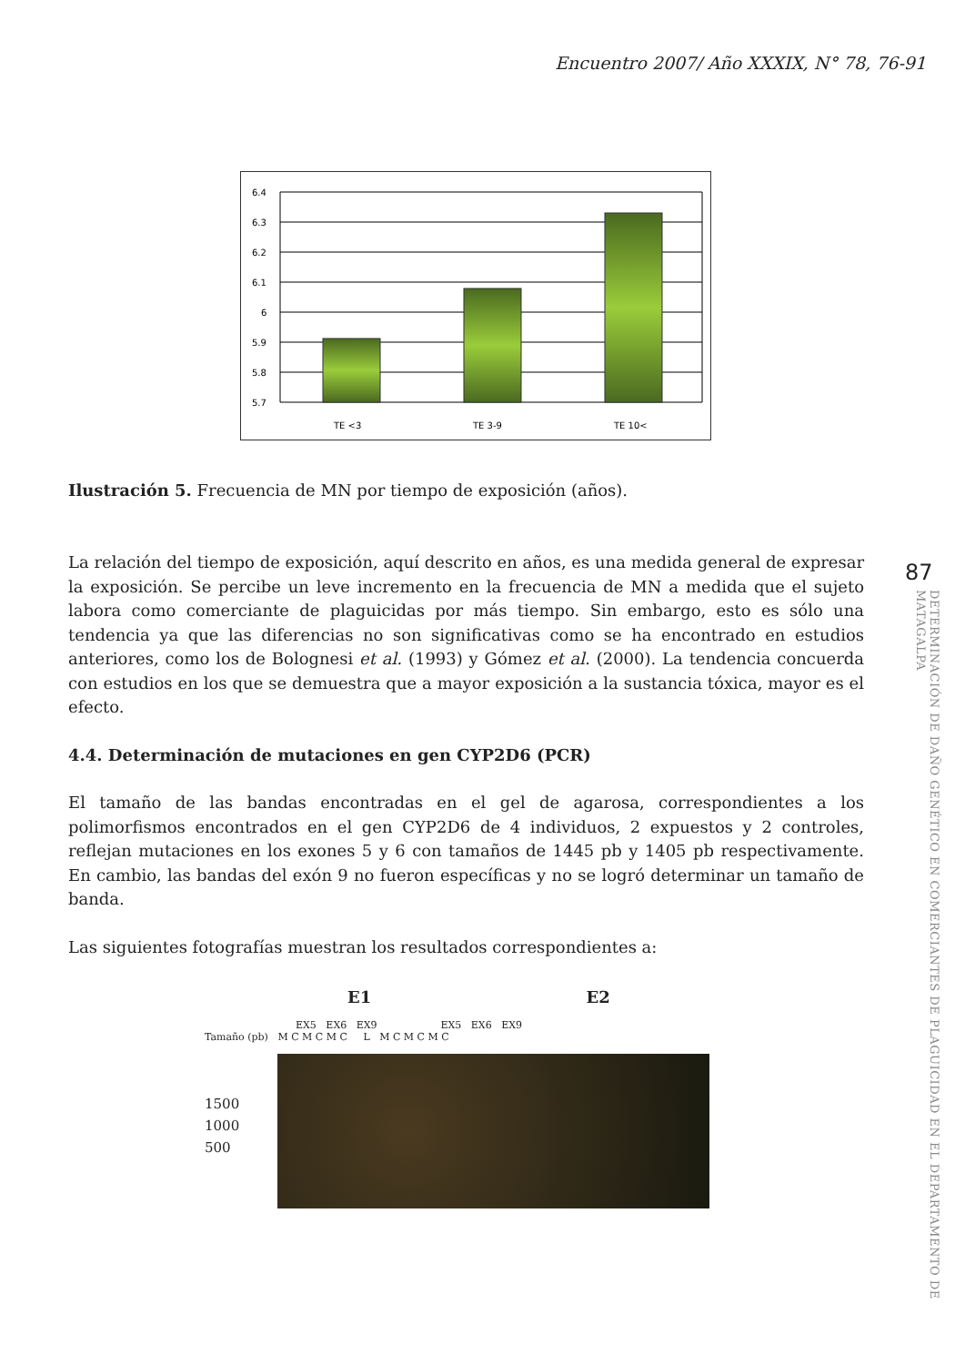Encuentro 2007/ Año XXXIX, N° 78, 76-91
6.4
6.3
6.2
6.1
6
5.9
5.8
5.7
TE <3
TE 3-9
TE 10<
Ilustración 5. Frecuencia de MN por tiempo de exposición (años).
La relación del tiempo de exposición, aquí descrito en años, es una medida general de expresar la exposición. Se percibe un leve incremento en la frecuencia de MN a medida que el sujeto labora como comerciante de plaguicidas por más tiempo. Sin embargo, esto es sólo una tendencia ya que las diferencias no son significativas como se ha encontrado en estudios anteriores, como los de Bolognesi et al. (1993) y Gómez et al. (2000). La tendencia concuerda con estudios en los que se demuestra que a mayor exposición a la sustancia tóxica, mayor es el efecto.
4.4. Determinación de mutaciones en gen CYP2D6 (PCR)
El tamaño de las bandas encontradas en el gel de agarosa, correspondientes a los polimorfismos encontrados en el gen CYP2D6 de 4 individuos, 2 expuestos y 2 controles, reflejan mutaciones en los exones 5 y 6 con tamaños de 1445 pb y 1405 pb respectivamente. En cambio, las bandas del exón 9 no fueron específicas y no se logró determinar un tamaño de banda.
Las siguientes fotografías muestran los resultados correspondientes a:
87
DETERMINACIÓN DE DAÑO GENÉTICO EN COMERCIANTES DE PLAGUICIDAD EN EL DEPARTAMENTO DE MATAGALPA
E1 E2
EX5 EX6 EX9 EX5 EX6 EX9
Tamaño (pb) M C M C M C L M C M C M C
1500
1000
500